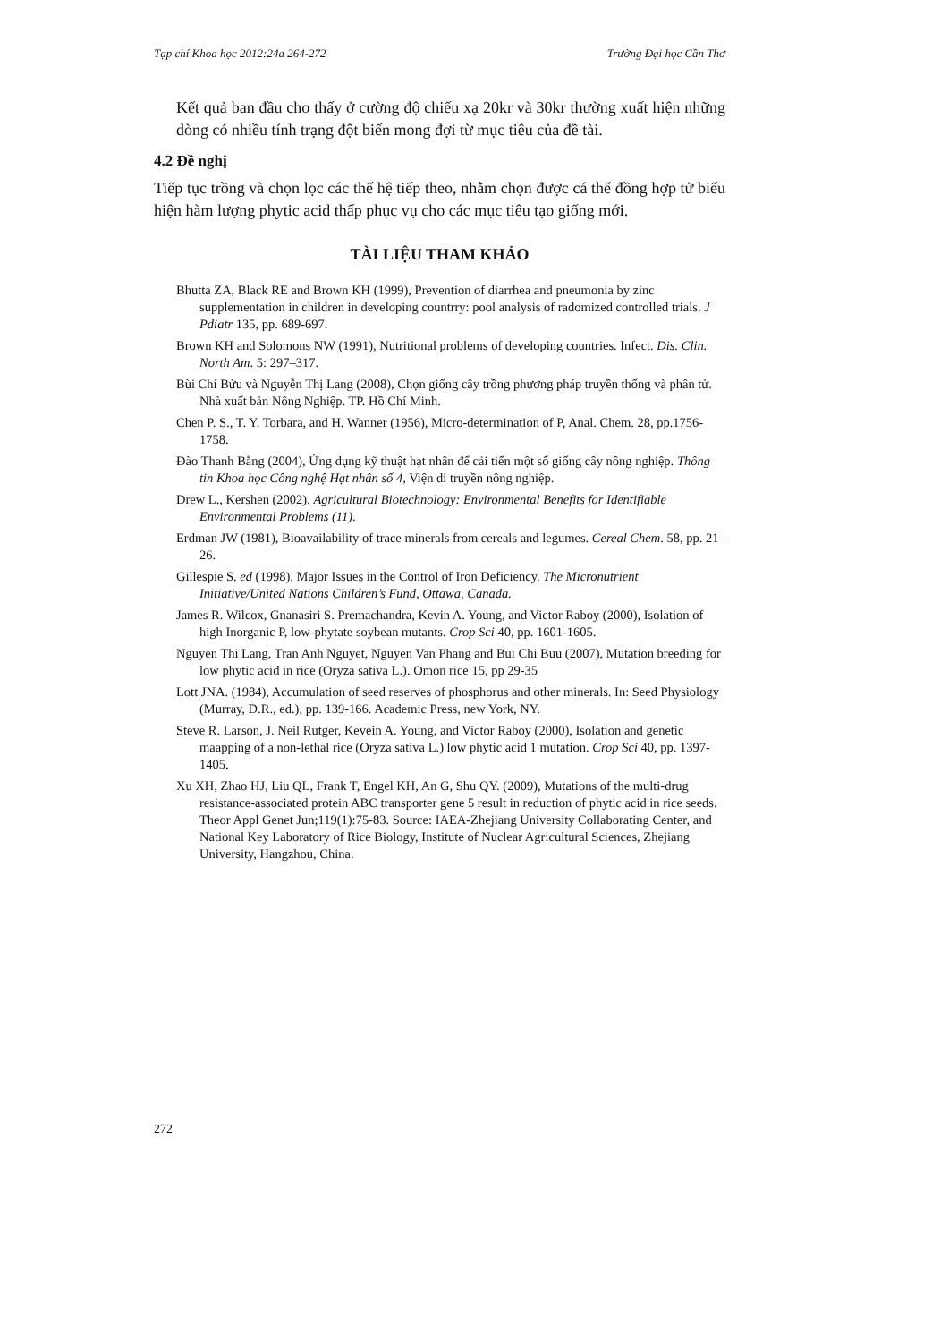Tạp chí Khoa học 2012:24a 264-272 Trường Đại học Cần Thơ
Kết quả ban đầu cho thấy ở cường độ chiếu xạ 20kr và 30kr thường xuất hiện những dòng có nhiều tính trạng đột biến mong đợi từ mục tiêu của đề tài.
4.2 Đề nghị
Tiếp tục trồng và chọn lọc các thế hệ tiếp theo, nhằm chọn được cá thể đồng hợp tử biểu hiện hàm lượng phytic acid thấp phục vụ cho các mục tiêu tạo giống mới.
TÀI LIỆU THAM KHẢO
Bhutta ZA, Black RE and Brown KH (1999), Prevention of diarrhea and pneumonia by zinc supplementation in children in developing countrry: pool analysis of radomized controlled trials. J Pdiatr 135, pp. 689-697.
Brown KH and Solomons NW (1991), Nutritional problems of developing countries. Infect. Dis. Clin. North Am. 5: 297–317.
Bùi Chí Bửu và Nguyễn Thị Lang (2008), Chọn giống cây trồng phương pháp truyền thống và phân tử. Nhà xuất bản Nông Nghiệp. TP. Hồ Chí Minh.
Chen P. S., T. Y. Torbara, and H. Wanner (1956), Micro-determination of P, Anal. Chem. 28, pp.1756-1758.
Đào Thanh Bằng (2004), Ứng dụng kỹ thuật hạt nhân để cải tiến một số giống cây nông nghiệp. Thông tin Khoa học Công nghệ Hạt nhân số 4, Viện di truyền nông nghiệp.
Drew L., Kershen (2002), Agricultural Biotechnology: Environmental Benefits for Identifiable Environmental Problems (11).
Erdman JW (1981), Bioavailability of trace minerals from cereals and legumes. Cereal Chem. 58, pp. 21–26.
Gillespie S. ed (1998), Major Issues in the Control of Iron Deficiency. The Micronutrient Initiative/United Nations Children’s Fund, Ottawa, Canada.
James R. Wilcox, Gnanasiri S. Premachandra, Kevin A. Young, and Victor Raboy (2000), Isolation of high Inorganic P, low-phytate soybean mutants. Crop Sci 40, pp. 1601-1605.
Nguyen Thi Lang, Tran Anh Nguyet, Nguyen Van Phang and Bui Chi Buu (2007), Mutation breeding for low phytic acid in rice (Oryza sativa L.). Omon rice 15, pp 29-35
Lott JNA. (1984), Accumulation of seed reserves of phosphorus and other minerals. In: Seed Physiology (Murray, D.R., ed.), pp. 139-166. Academic Press, new York, NY.
Steve R. Larson, J. Neil Rutger, Kevein A. Young, and Victor Raboy (2000), Isolation and genetic maapping of a non-lethal rice (Oryza sativa L.) low phytic acid 1 mutation. Crop Sci 40, pp. 1397-1405.
Xu XH, Zhao HJ, Liu QL, Frank T, Engel KH, An G, Shu QY. (2009), Mutations of the multi-drug resistance-associated protein ABC transporter gene 5 result in reduction of phytic acid in rice seeds. Theor Appl Genet Jun;119(1):75-83. Source: IAEA-Zhejiang University Collaborating Center, and National Key Laboratory of Rice Biology, Institute of Nuclear Agricultural Sciences, Zhejiang University, Hangzhou, China.
272